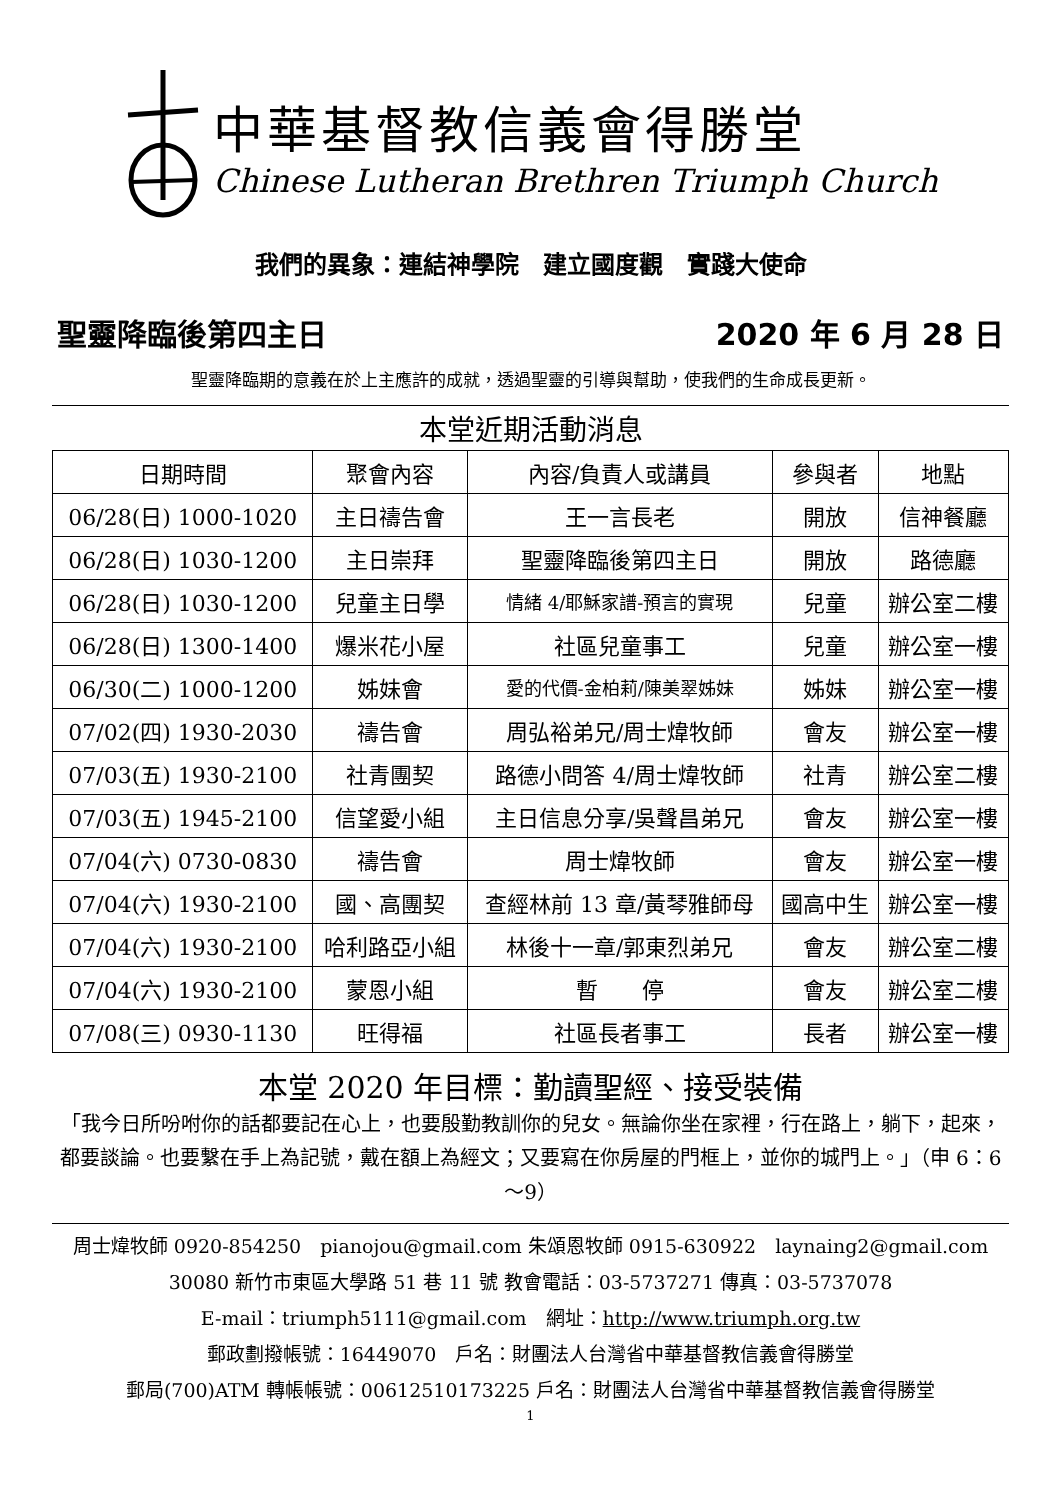中華基督教信義會得勝堂
Chinese Lutheran Brethren Triumph Church
我們的異象：連結神學院　建立國度觀　實踐大使命
聖靈降臨後第四主日 2020 年 6 月 28 日
聖靈降臨期的意義在於上主應許的成就，透過聖靈的引導與幫助，使我們的生命成長更新。
本堂近期活動消息
| 日期時間 | 聚會內容 | 內容/負責人或講員 | 參與者 | 地點 |
| --- | --- | --- | --- | --- |
| 06/28(日) 1000-1020 | 主日禱告會 | 王一言長老 | 開放 | 信神餐廳 |
| 06/28(日) 1030-1200 | 主日崇拜 | 聖靈降臨後第四主日 | 開放 | 路德廳 |
| 06/28(日) 1030-1200 | 兒童主日學 | 情緒 4/耶穌家譜-預言的實現 | 兒童 | 辦公室二樓 |
| 06/28(日) 1300-1400 | 爆米花小屋 | 社區兒童事工 | 兒童 | 辦公室一樓 |
| 06/30(二) 1000-1200 | 姊妹會 | 愛的代價-金柏莉/陳美翠姊妹 | 姊妹 | 辦公室一樓 |
| 07/02(四) 1930-2030 | 禱告會 | 周弘裕弟兄/周士煒牧師 | 會友 | 辦公室一樓 |
| 07/03(五) 1930-2100 | 社青團契 | 路德小問答 4/周士煒牧師 | 社青 | 辦公室二樓 |
| 07/03(五) 1945-2100 | 信望愛小組 | 主日信息分享/吳聲昌弟兄 | 會友 | 辦公室一樓 |
| 07/04(六) 0730-0830 | 禱告會 | 周士煒牧師 | 會友 | 辦公室一樓 |
| 07/04(六) 1930-2100 | 國、高團契 | 查經林前 13 章/黃琴雅師母 | 國高中生 | 辦公室一樓 |
| 07/04(六) 1930-2100 | 哈利路亞小組 | 林後十一章/郭東烈弟兄 | 會友 | 辦公室二樓 |
| 07/04(六) 1930-2100 | 蒙恩小組 | 暫 停 | 會友 | 辦公室二樓 |
| 07/08(三) 0930-1130 | 旺得福 | 社區長者事工 | 長者 | 辦公室一樓 |
本堂 2020 年目標：勤讀聖經、接受裝備
「我今日所吩咐你的話都要記在心上，也要殷勤教訓你的兒女。無論你坐在家裡，行在路上，躺下，起來，都要談論。也要繫在手上為記號，戴在額上為經文；又要寫在你房屋的門框上，並你的城門上。」（申 6：6～9）
周士煒牧師 0920-854250　pianojou@gmail.com 朱頌恩牧師 0915-630922　laynaing2@gmail.com
30080 新竹市東區大學路 51 巷 11 號 教會電話：03-5737271 傳真：03-5737078
E-mail：triumph5111@gmail.com　網址：http://www.triumph.org.tw
郵政劃撥帳號：16449070　戶名：財團法人台灣省中華基督教信義會得勝堂
郵局(700)ATM 轉帳帳號：00612510173225 戶名：財團法人台灣省中華基督教信義會得勝堂
1